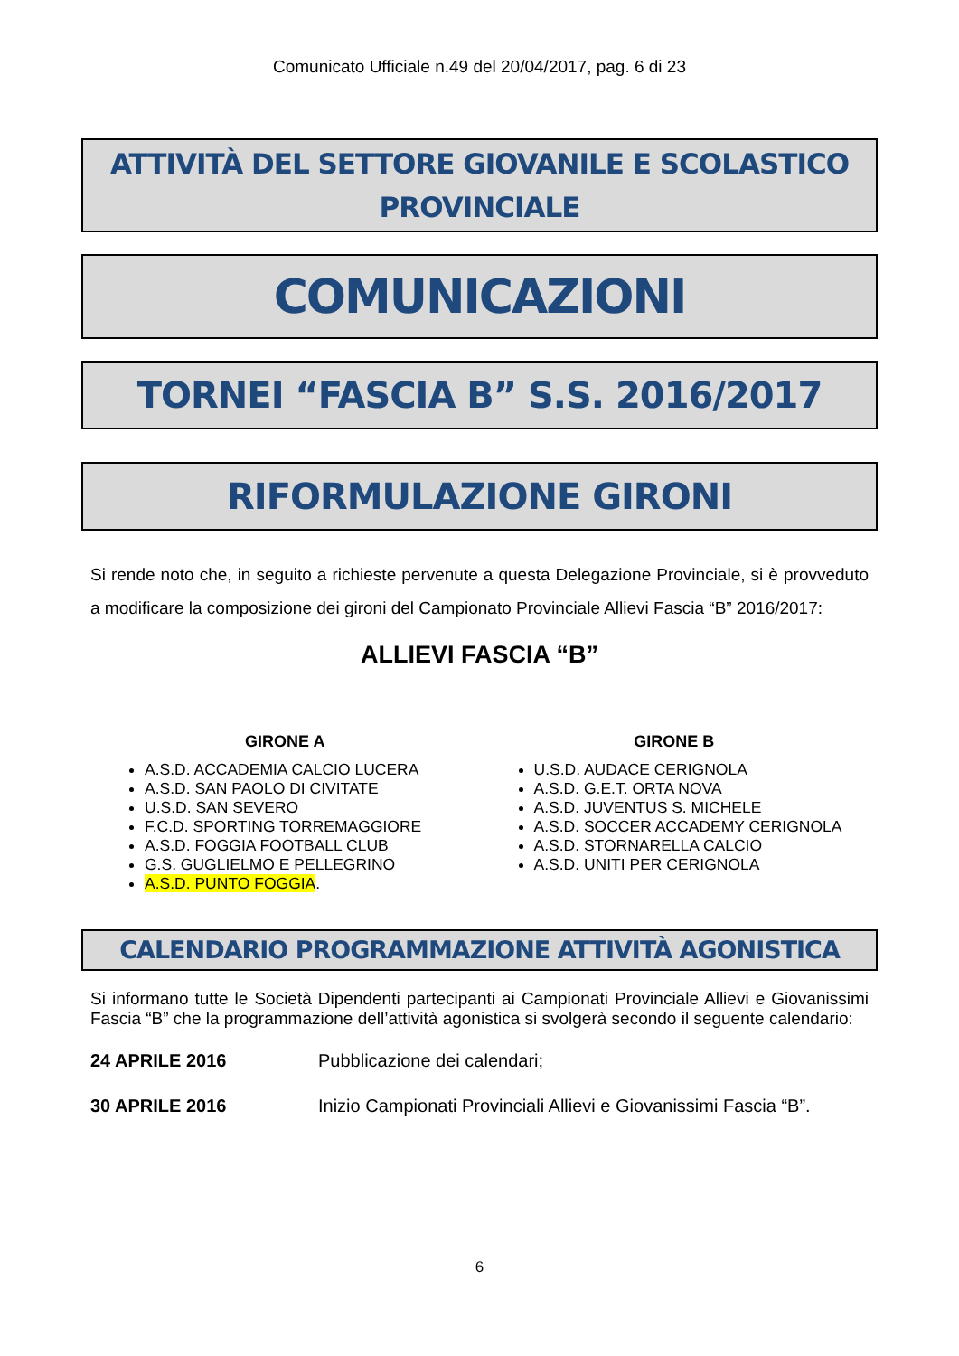Comunicato Ufficiale n.49 del 20/04/2017, pag. 6 di 23
ATTIVITÀ DEL SETTORE GIOVANILE E SCOLASTICO
PROVINCIALE
COMUNICAZIONI
TORNEI “FASCIA B” S.S. 2016/2017
RIFORMULAZIONE GIRONI
Si rende noto che, in seguito a richieste pervenute a questa Delegazione Provinciale, si è provveduto a modificare la composizione dei gironi del Campionato Provinciale Allievi Fascia “B” 2016/2017:
ALLIEVI FASCIA “B”
GIRONE A
A.S.D. ACCADEMIA CALCIO LUCERA
A.S.D. SAN PAOLO DI CIVITATE
U.S.D. SAN SEVERO
F.C.D. SPORTING TORREMAGGIORE
A.S.D. FOGGIA FOOTBALL CLUB
G.S. GUGLIELMO E PELLEGRINO
A.S.D. PUNTO FOGGIA.
GIRONE B
U.S.D. AUDACE CERIGNOLA
A.S.D. G.E.T. ORTA NOVA
A.S.D. JUVENTUS S. MICHELE
A.S.D. SOCCER ACCADEMY CERIGNOLA
A.S.D. STORNARELLA CALCIO
A.S.D. UNITI PER CERIGNOLA
CALENDARIO PROGRAMMAZIONE ATTIVITÀ AGONISTICA
Si informano tutte le Società Dipendenti partecipanti ai Campionati Provinciale Allievi e Giovanissimi Fascia “B” che la programmazione dell’attività agonistica si svolgerà secondo il seguente calendario:
24 APRILE 2016 Pubblicazione dei calendari;
30 APRILE 2016 Inizio Campionati Provinciali Allievi e Giovanissimi Fascia “B”.
6